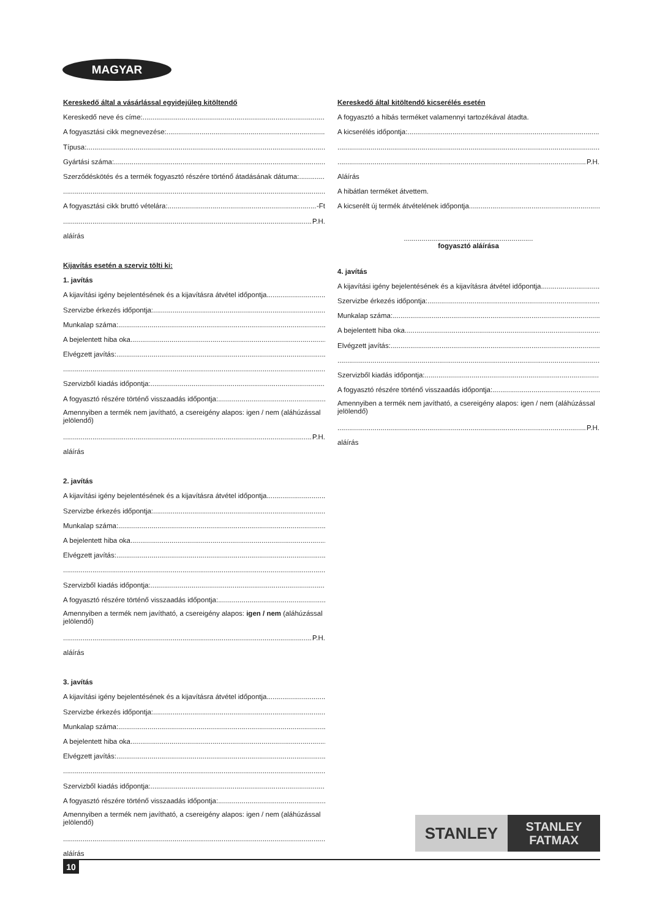MAGYAR
Kereskedő által a vásárlással egyidejűleg kitöltendő
Kereskedő neve és címe:
A fogyasztási cikk megnevezése:
Típusa:
Gyártási száma:
Szerződéskötés és a termék fogyasztó részére történő átadásának dátuma:
A fogyasztási cikk bruttó vételára: -Ft
P.H.
aláírás
Kijavítás esetén a szerviz tölti ki:
1. javítás
A kijavítási igény bejelentésének és a kijavításra átvétel időpontja
Szervizbe érkezés időpontja:
Munkalap száma:
A bejelentett hiba oka
Elvégzett javítás:
Szervizből kiadás időpontja:
A fogyasztó részére történő visszaadás időpontja:
Amennyiben a termék nem javítható, a csereigény alapos: igen / nem (aláhúzással jelölendő)
P.H.
aláírás
2. javítás
A kijavítási igény bejelentésének és a kijavításra átvétel időpontja
Szervizbe érkezés időpontja:
Munkalap száma:
A bejelentett hiba oka
Elvégzett javítás:
Szervizből kiadás időpontja:
A fogyasztó részére történő visszaadás időpontja:
Amennyiben a termék nem javítható, a csereigény alapos: igen / nem (aláhúzással jelölendő)
P.H.
aláírás
3. javítás
A kijavítási igény bejelentésének és a kijavításra átvétel időpontja
Szervizbe érkezés időpontja:
Munkalap száma:
A bejelentett hiba oka
Elvégzett javítás:
Szervizből kiadás időpontja:
A fogyasztó részére történő visszaadás időpontja:
Amennyiben a termék nem javítható, a csereigény alapos: igen / nem (aláhúzással jelölendő)
aláírás
Kereskedő által kitöltendő kicserélés esetén
A fogyasztó a hibás terméket valamennyi tartozékával átadta.
A kicserélés időpontja:
P.H.
Aláírás
A hibátlan terméket átvettem.
A kicserélt új termék átvételének időpontja
..................................................................
fogyasztó aláírása
4. javítás
A kijavítási igény bejelentésének és a kijavításra átvétel időpontja
Szervizbe érkezés időpontja:
Munkalap száma:
A bejelentett hiba oka
Elvégzett javítás:
Szervizből kiadás időpontja:
A fogyasztó részére történő visszaadás időpontja:
Amennyiben a termék nem javítható, a csereigény alapos: igen / nem (aláhúzással jelölendő)
P.H.
aláírás
STANLEY
STANLEY
FATMAX
10